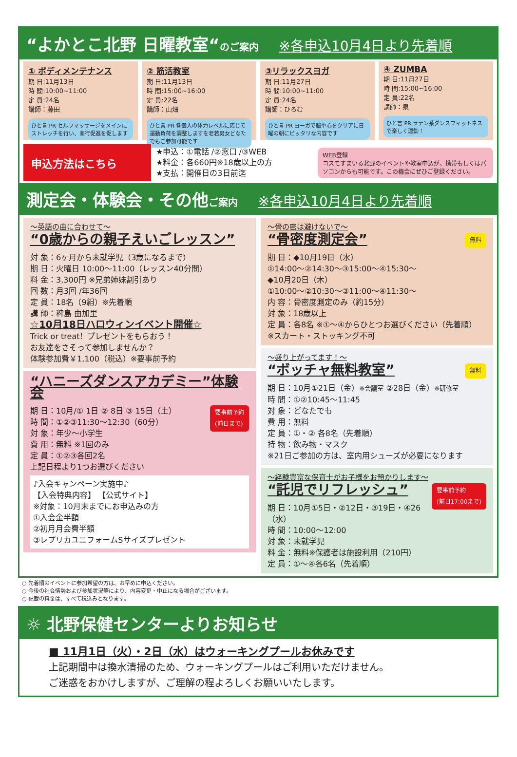“よかとこ北野 日曜教室“のご案内 ※各申込10月4日より先着順
① ボディメンテナンス
期 日:11月13日
時 間:10:00~11:00
定 員:24名
講師：藤田
ひと言 PR セルフマッサージをメインにストレッチを行い、血行促進を促します
② 筋活教室
期 日:11月13日
時 間:15:00~16:00
定 員:22名
講師：山畑
ひと言 PR 各個人の体力レベルに応じて運動負荷を調整しますを老若男女どなたでもご参加可能です
③リラックスヨガ
期 日:11月27日
時 間:10:00~11:00
定 員:24名
講師：ひろむ
ひと言 PR ヨーガで脳や心をクリアに日曜の朝にピッタリな内容です
④ ZUMBA
期 日:11月27日
時 間:15:00~16:00
定 員:22名
講師：泉
ひと言 PR ラテン系ダンスフィットネスで楽しく運動！
申込方法はこちら
★申込：①電話 /②窓口 /③WEB
★料金：各660円※18歳以上の方
★支払：開催日の3日前迄
WEB登録
コスモすまいる北野のイベントや教室申込が、携帯もしくはパソコンからも可能です。この機会にぜひご登録ください。
測定会・体験会・その他ご案内 ※各申込10月4日より先着順
～英語の曲に合わせて～
“0歳からの親子えいごレッスン”
対 象：6ヶ月から未就学児（3歳になるまで）
期 日：火曜日 10:00～11:00（レッスン40分間）
料 金：3,300円 ※兄弟姉妹割引あり
回 数：月3回 /年36回
定 員：18名（9組）※先着順
講 師：稗島 由加里
☆10月18日ハロウィンイベント開催☆
Trick or treat！プレゼントをもらおう！
お友達をさそって参加しませんか？
体験参加費￥1,100（税込）※要事前予約
“ハニーズダンスアカデミー”体験会
要事前予約
(前日まで) 期 日：10月/① 1日 ② 8日 ③ 15日（土）
時 間：①②③11:30～12:30（60分）
対 象：年少～小学生
費 用：無料 ※1回のみ
定 員：①②③各回2名
上記日程より1つお選びください
♪入会キャンペーン実施中♪
【入会特典内容】 【公式サイト】
※対象：10月末までにお申込みの方
①入会金半額
②初月月会費半額
③レプリカユニフォームSサイズプレゼント
～骨の密は避けないで～
無料
“骨密度測定会”
期 日：◆10月19日（水）
①14:00～②14:30～③15:00～④15:30～
◆10月20日（木）
①10:00～②10:30～③11:00～④11:30～
内 容：骨密度測定のみ（約15分）
対 象：18歳以上
定 員：各8名 ※①～④からひとつお選びください（先着順）
※スカート・ストッキング不可
～盛り上がってます！～
無料
“ボッチャ無料教室”
期 日：10月①21日（金）※会議室 ②28日（金）※研修室
時 間：①②10:45～11:45
対 象：どなたでも
費 用：無料
定 員：①・② 各8名（先着順）
持 物：飲み物・マスク
※21日ご参加の方は、室内用シューズが必要になります
～経験豊富な保育士がお子様をお預かりします～
要事前予約
(前日17:00まで)
“託児でリフレッシュ”
期 日：10月①5日・②12日・③19日・④26（水）
時 間：10:00～12:00
対 象：未就学児
料 金：無料※保護者は施設利用（210円）
定 員：①～④各6名（先着順）
○ 先着順のイベントに参加希望の方は、お早めに申込ください。
○ 今後の社会情勢および参加状況等により、内容変更・中止になる場合がございます。
○ 記載の料金は、すべて税込みとなります。
☼ 北野保健センターよりお知らせ
■ 11月1日（火）・2日（水）はウォーキングプールお休みです
上記期間中は換水清掃のため、ウォーキングプールはご利用いただけません。
ご迷惑をおかけしますが、ご理解の程よろしくお願いいたします。